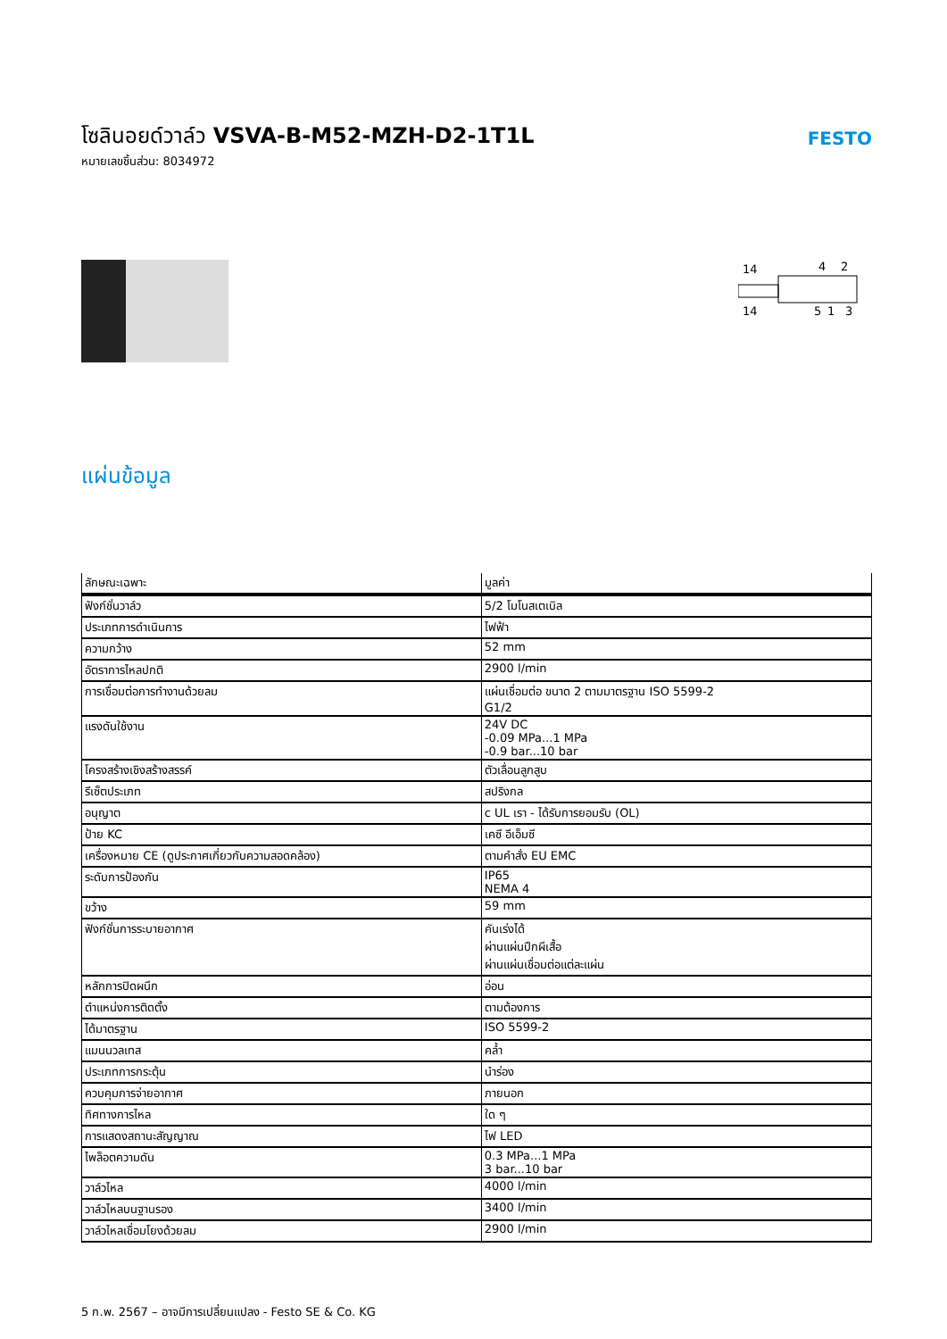FESTO
โซลินอยด์วาล์ว VSVA-B-M52-MZH-D2-1T1L
หมายเลขชิ้นส่วน: 8034972
14
4
2
14
5
1
3
แผ่นข้อมูล
| ลักษณะเฉพาะ | มูลค่า |
| --- | --- |
| ฟังก์ชั่นวาล์ว | 5/2 โมโนสเตเบิล |
| ประเภทการดำเนินการ | ไฟฟ้า |
| ความกว้าง | 52 mm |
| อัตราการไหลปกติ | 2900 l/min |
| การเชื่อมต่อการทำงานด้วยลม | แผ่นเชื่อมต่อ ขนาด 2 ตามมาตรฐาน ISO 5599-2 G1/2 |
| แรงดันใช้งาน | 24V DC -0.09 MPa...1 MPa -0.9 bar...10 bar |
| โครงสร้างเชิงสร้างสรรค์ | ตัวเลื่อนลูกสูบ |
| รีเซ็ตประเภท | สปริงกล |
| อนุญาต | c UL เรา - ได้รับการยอมรับ (OL) |
| ป้าย KC | เคซี อีเอ็มซี |
| เครื่องหมาย CE (ดูประกาศเกี่ยวกับความสอดคล้อง) | ตามคำสั่ง EU EMC |
| ระดับการป้องกัน | IP65 NEMA 4 |
| ขว้าง | 59 mm |
| ฟังก์ชั่นการระบายอากาศ | คันเร่งได้ ผ่านแผ่นปีกผีเสื้อ ผ่านแผ่นเชื่อมต่อแต่ละแผ่น |
| หลักการปิดผนึก | อ่อน |
| ตำแหน่งการติดตั้ง | ตามต้องการ |
| ได้มาตรฐาน | ISO 5599-2 |
| แมนนวลเทส | คล้ำ |
| ประเภทการกระตุ้น | นำร่อง |
| ควบคุมการจ่ายอากาศ | ภายนอก |
| ทิศทางการไหล | ใด ๆ |
| การแสดงสถานะสัญญาณ | ไฟ LED |
| ไพล็อตความดัน | 0.3 MPa...1 MPa 3 bar...10 bar |
| วาล์วไหล | 4000 l/min |
| วาล์วไหลบนฐานรอง | 3400 l/min |
| วาล์วไหลเชื่อมโยงด้วยลม | 2900 l/min |
5 ก.พ. 2567 – อาจมีการเปลี่ยนแปลง - Festo SE & Co. KG